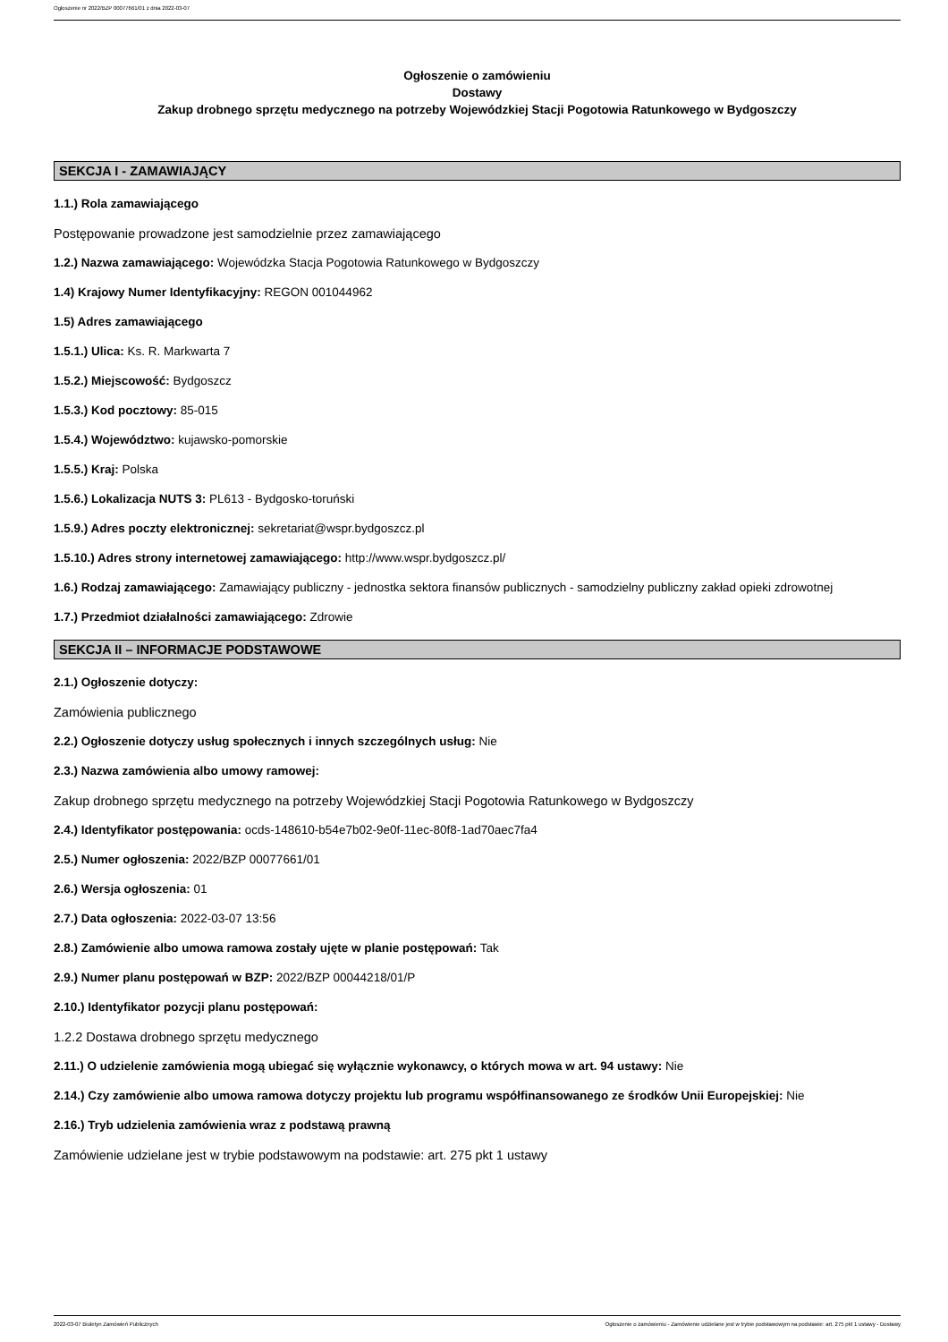Ogłoszenie nr 2022/BZP 00077661/01 z dnia 2022-03-07
Ogłoszenie o zamówieniu
Dostawy
Zakup drobnego sprzętu medycznego na potrzeby Wojewódzkiej Stacji Pogotowia Ratunkowego w Bydgoszczy
SEKCJA I - ZAMAWIAJĄCY
1.1.) Rola zamawiającego
Postępowanie prowadzone jest samodzielnie przez zamawiającego
1.2.) Nazwa zamawiającego: Wojewódzka Stacja Pogotowia Ratunkowego w Bydgoszczy
1.4) Krajowy Numer Identyfikacyjny: REGON 001044962
1.5) Adres zamawiającego
1.5.1.) Ulica: Ks. R. Markwarta 7
1.5.2.) Miejscowość: Bydgoszcz
1.5.3.) Kod pocztowy: 85-015
1.5.4.) Województwo: kujawsko-pomorskie
1.5.5.) Kraj: Polska
1.5.6.) Lokalizacja NUTS 3: PL613 - Bydgosko-toruński
1.5.9.) Adres poczty elektronicznej: sekretariat@wspr.bydgoszcz.pl
1.5.10.) Adres strony internetowej zamawiającego: http://www.wspr.bydgoszcz.pl/
1.6.) Rodzaj zamawiającego: Zamawiający publiczny - jednostka sektora finansów publicznych - samodzielny publiczny zakład opieki zdrowotnej
1.7.) Przedmiot działalności zamawiającego: Zdrowie
SEKCJA II – INFORMACJE PODSTAWOWE
2.1.) Ogłoszenie dotyczy:
Zamówienia publicznego
2.2.) Ogłoszenie dotyczy usług społecznych i innych szczególnych usług: Nie
2.3.) Nazwa zamówienia albo umowy ramowej:
Zakup drobnego sprzętu medycznego na potrzeby Wojewódzkiej Stacji Pogotowia Ratunkowego w Bydgoszczy
2.4.) Identyfikator postępowania: ocds-148610-b54e7b02-9e0f-11ec-80f8-1ad70aec7fa4
2.5.) Numer ogłoszenia: 2022/BZP 00077661/01
2.6.) Wersja ogłoszenia: 01
2.7.) Data ogłoszenia: 2022-03-07 13:56
2.8.) Zamówienie albo umowa ramowa zostały ujęte w planie postępowań: Tak
2.9.) Numer planu postępowań w BZP: 2022/BZP 00044218/01/P
2.10.) Identyfikator pozycji planu postępowań:
1.2.2 Dostawa drobnego sprzętu medycznego
2.11.) O udzielenie zamówienia mogą ubiegać się wyłącznie wykonawcy, o których mowa w art. 94 ustawy: Nie
2.14.) Czy zamówienie albo umowa ramowa dotyczy projektu lub programu współfinansowanego ze środków Unii Europejskiej: Nie
2.16.) Tryb udzielenia zamówienia wraz z podstawą prawną
Zamówienie udzielane jest w trybie podstawowym na podstawie: art. 275 pkt 1 ustawy
2022-03-07 Biuletyn Zamówień Publicznych Ogłoszenie o zamówieniu - Zamówienie udzielane jest w trybie podstawowym na podstawie: art. 275 pkt 1 ustawy - Dostawy